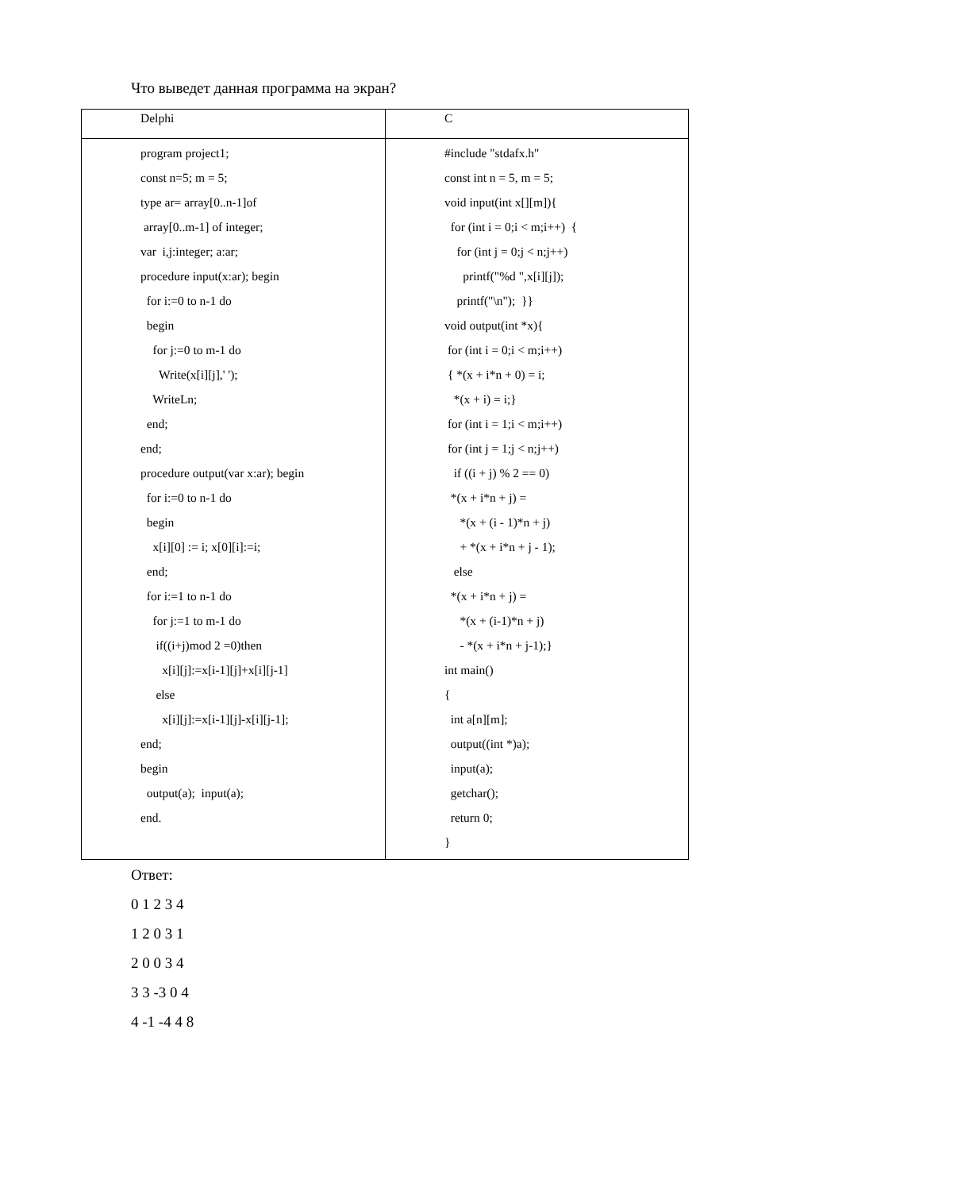Что выведет данная программа на экран?
| Delphi | C |
| --- | --- |
| program project1; const n=5; m = 5; type ar= array[0..n-1]of array[0..m-1] of integer; var i,j:integer; a:ar; procedure input(x:ar); begin for i:=0 to n-1 do begin for j:=0 to m-1 do Write(x[i][j],' '); WriteLn; end; end; procedure output(var x:ar); begin for i:=0 to n-1 do begin x[i][0] := i; x[0][i]:=i; end; for i:=1 to n-1 do for j:=1 to m-1 do if((i+j)mod 2 =0)then x[i][j]:=x[i-1][j]+x[i][j-1] else x[i][j]:=x[i-1][j]-x[i][j-1]; end; begin output(a); input(a); end. | #include "stdafx.h" const int n = 5, m = 5; void input(int x[][m]){ for (int i = 0;i < m;i++) { for (int j = 0;j < n;j++) printf("%d ",x[i][j]); printf("\n"); }} void output(int *x){ for (int i = 0;i < m;i++) { *(x + i*n + 0) = i; *(x + i) = i;} for (int i = 1;i < m;i++) for (int j = 1;j < n;j++) if ((i + j) % 2 == 0) *(x + i*n + j) = *(x + (i - 1)*n + j) + *(x + i*n + j - 1); else *(x + i*n + j) = *(x + (i-1)*n + j) - *(x + i*n + j-1);} int main() { int a[n][m]; output((int *)a); input(a); getchar(); return 0; } |
Ответ:
0 1 2 3 4
1 2 0 3 1
2 0 0 3 4
3 3 -3 0 4
4 -1 -4 4 8